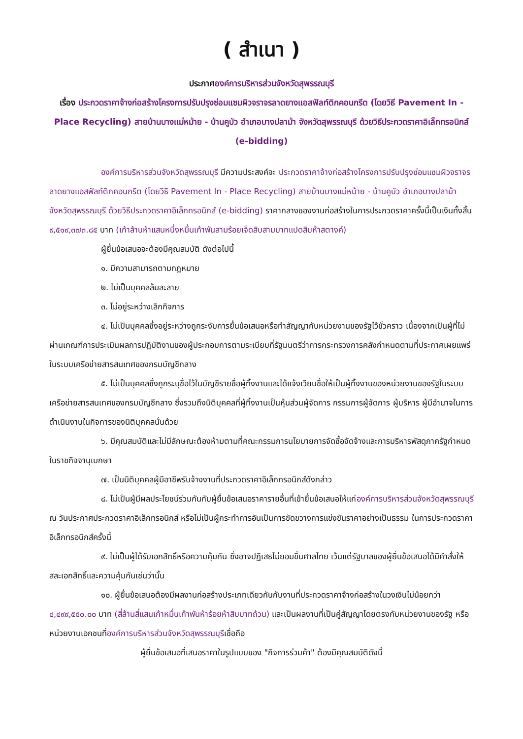( สำเนา )
ประกาศองค์การบริหารส่วนจังหวัดสุพรรณบุรี
เรื่อง ประกวดราคาจ้างก่อสร้างโครงการปรับปรุงซ่อมแซมผิวจราจรลาดยางแอสฟัลท์ติกคอนกรีต (โดยวิธี Pavement In - Place Recycling) สายบ้านบางแม่หม้าย - บ้านคูบัว อำเภอบางปลาม้า จังหวัดสุพรรณบุรี ด้วยวิธีประกวดราคาอิเล็กทรอนิกส์ (e-bidding)
องค์การบริหารส่วนจังหวัดสุพรรณบุรี มีความประสงค์จะ ประกวดราคาจ้างก่อสร้างโครงการปรับปรุงซ่อมแซมผิวจราจรลาดยางแอสฟัลท์ติกคอนกรีต (โดยวิธี Pavement In - Place Recycling) สายบ้านบางแม่หม้าย - บ้านคูบัว อำเภอบางปลาม้า จังหวัดสุพรรณบุรี ด้วยวิธีประกวดราคาอิเล็กทรอนิกส์ (e-bidding) ราคากลางของงานก่อสร้างในการประกวดราคาครั้งนี้เป็นเงินทั้งสิ้น ๙,๕๑๙,๓๗๓.๘๕ บาท (เก้าล้านห้าแสนหนึ่งหมื่นเก้าพันสามร้อยเจ็ดสิบสามบาทแปดสิบห้าสตางค์)
ผู้ยื่นข้อเสนอจะต้องมีคุณสมบัติ ดังต่อไปนี้
๑. มีความสามารถตามกฎหมาย
๒. ไม่เป็นบุคคลล้มละลาย
๓. ไม่อยู่ระหว่างเลิกกิจการ
๔. ไม่เป็นบุคคลซึ่งอยู่ระหว่างถูกระงับการยื่นข้อเสนอหรือทำสัญญากับหน่วยงานของรัฐไว้ชั่วคราว เนื่องจากเป็นผู้ที่ไม่ผ่านเกณฑ์การประเมินผลการปฏิบัติงานของผู้ประกอบการตามระเบียบที่รัฐมนตรีว่าการกระทรวงการคลังกำหนดตามที่ประกาศเผยแพร่ในระบบเครือข่ายสารสนเทศของกรมบัญชีกลาง
๕. ไม่เป็นบุคคลซึ่งถูกระบุชื่อไว้ในบัญชีรายชื่อผู้ทิ้งงานและได้แจ้งเวียนชื่อให้เป็นผู้ทิ้งงานของหน่วยงานของรัฐในระบบเครือข่ายสารสนเทศของกรมบัญชีกลาง ซึ่งรวมถึงนิติบุคคลที่ผู้ทิ้งงานเป็นหุ้นส่วนผู้จัดการ กรรมการผู้จัดการ ผู้บริหาร ผู้มีอำนาจในการดำเนินงานในกิจการของนิติบุคคลนั้นด้วย
๖. มีคุณสมบัติและไม่มีลักษณะต้องห้ามตามที่คณะกรรมการนโยบายการจัดซื้อจัดจ้างและการบริหารพัสดุภาครัฐกำหนดในราชกิจจานุเบกษา
๗. เป็นนิติบุคคลผู้มีอาชีพรับจ้างงานที่ประกวดราคาอิเล็กทรอนิกส์ดังกล่าว
๘. ไม่เป็นผู้มีผลประโยชน์ร่วมกันกับผู้ยื่นข้อเสนอราคารายอื่นที่เข้ายื่นข้อเสนอให้แก่องค์การบริหารส่วนจังหวัดสุพรรณบุรี ณ วันประกาศประกวดราคาอิเล็กทรอนิกส์ หรือไม่เป็นผู้กระทำการอันเป็นการขัดขวางการแข่งขันราคาอย่างเป็นธรรม ในการประกวดราคาอิเล็กทรอนิกส์ครั้งนี้
๙. ไม่เป็นผู้ได้รับเอกสิทธิ์หรือความคุ้มกัน ซึ่งอาจปฏิเสธไม่ยอมขึ้นศาลไทย เว้นแต่รัฐบาลของผู้ยื่นข้อเสนอได้มีคำสั่งให้สละเอกสิทธิ์และความคุ้มกันเช่นว่านั้น
๑๐. ผู้ยื่นข้อเสนอต้องมีผลงานก่อสร้างประเภทเดียวกันกับงานที่ประกวดราคาจ้างก่อสร้างในวงเงินไม่น้อยกว่า ๔,๔๙๙,๕๕๐.๐๐ บาท (สี่ล้านสี่แสนเก้าหมื่นเก้าพันห้าร้อยห้าสิบบาทถ้วน) และเป็นผลงานที่เป็นคู่สัญญาโดยตรงกับหน่วยงานของรัฐ หรือหน่วยงานเอกชนที่องค์การบริหารส่วนจังหวัดสุพรรณบุรีเชื่อถือ
ผู้ยื่นข้อเสนอที่เสนอราคาในรูปแบบของ "กิจการร่วมค้า" ต้องมีคุณสมบัติดังนี้